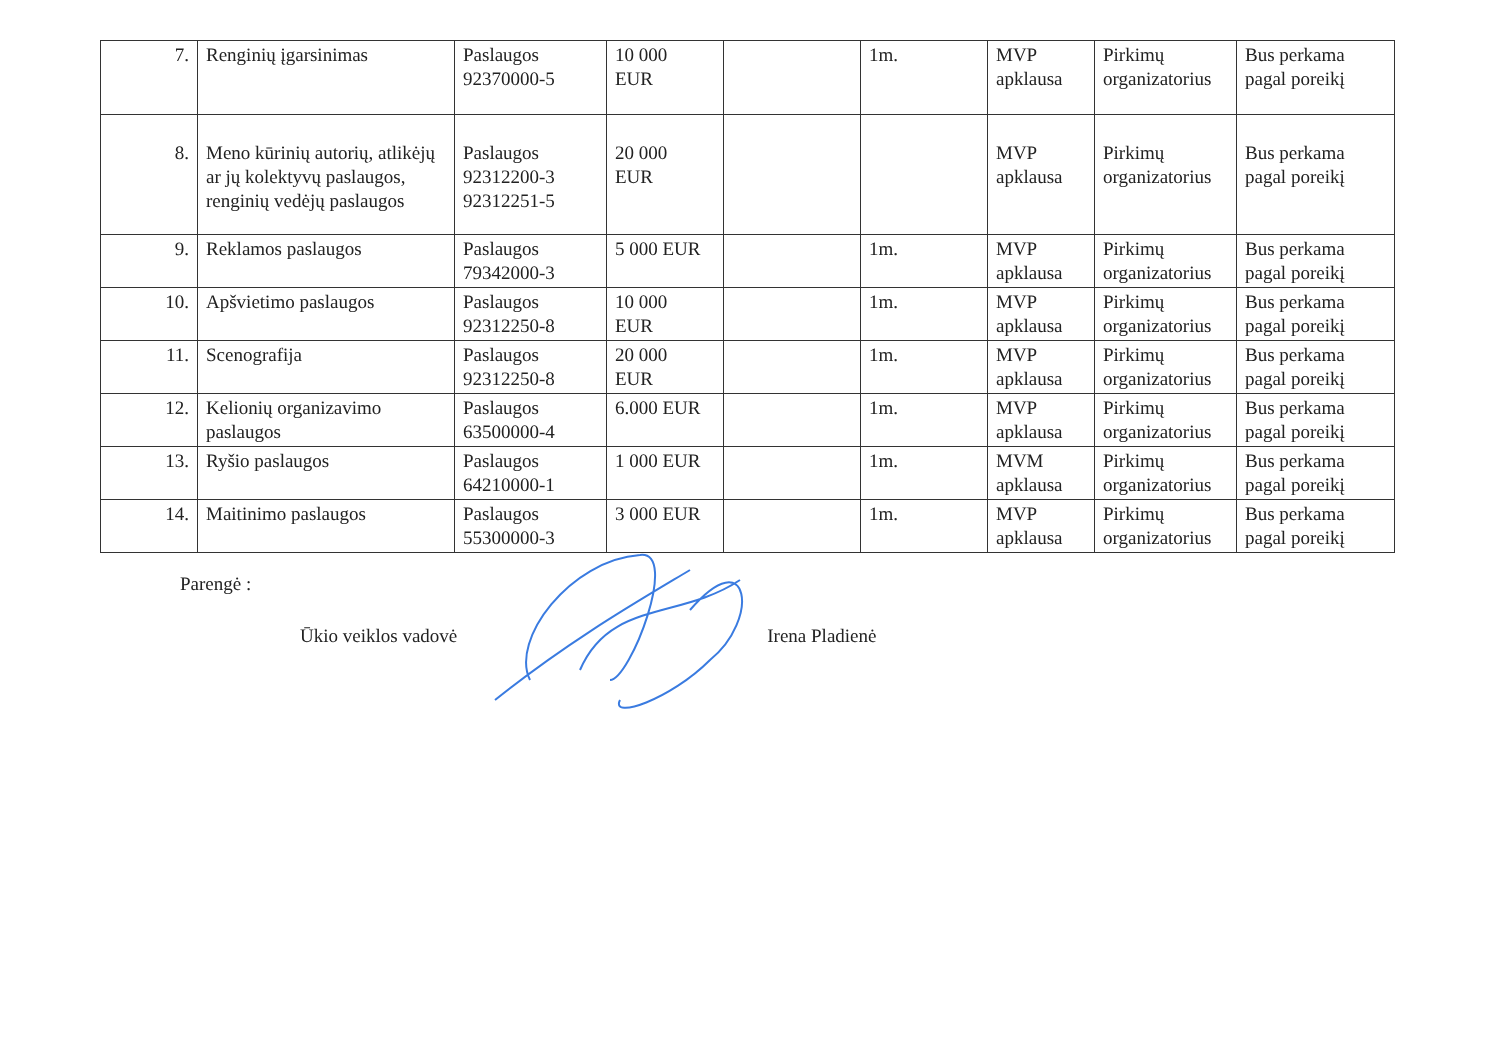| 7. | Renginių įgarsinimas | Paslaugos 92370000-5 | 10 000 EUR | | 1m. | MVP apklausa | Pirkimų organizatorius | Bus perkama pagal poreikį |
| 8. | Meno kūrinių autorių, atlikėjų ar jų kolektyvų paslaugos, renginių vedėjų paslaugos | Paslaugos 92312200-3 92312251-5 | 20 000 EUR | | | MVP apklausa | Pirkimų organizatorius | Bus perkama pagal poreikį |
| 9. | Reklamos paslaugos | Paslaugos 79342000-3 | 5 000 EUR | | 1m. | MVP apklausa | Pirkimų organizatorius | Bus perkama pagal poreikį |
| 10. | Apšvietimo paslaugos | Paslaugos 92312250-8 | 10 000 EUR | | 1m. | MVP apklausa | Pirkimų organizatorius | Bus perkama pagal poreikį |
| 11. | Scenografija | Paslaugos 92312250-8 | 20 000 EUR | | 1m. | MVP apklausa | Pirkimų organizatorius | Bus perkama pagal poreikį |
| 12. | Kelionių organizavimo paslaugos | Paslaugos 63500000-4 | 6.000 EUR | | 1m. | MVP apklausa | Pirkimų organizatorius | Bus perkama pagal poreikį |
| 13. | Ryšio paslaugos | Paslaugos 64210000-1 | 1 000 EUR | | 1m. | MVM apklausa | Pirkimų organizatorius | Bus perkama pagal poreikį |
| 14. | Maitinimo paslaugos | Paslaugos 55300000-3 | 3 000 EUR | | 1m. | MVP apklausa | Pirkimų organizatorius | Bus perkama pagal poreikį |
Parengė :
Ūkio veiklos vadovė Irena Pladienė